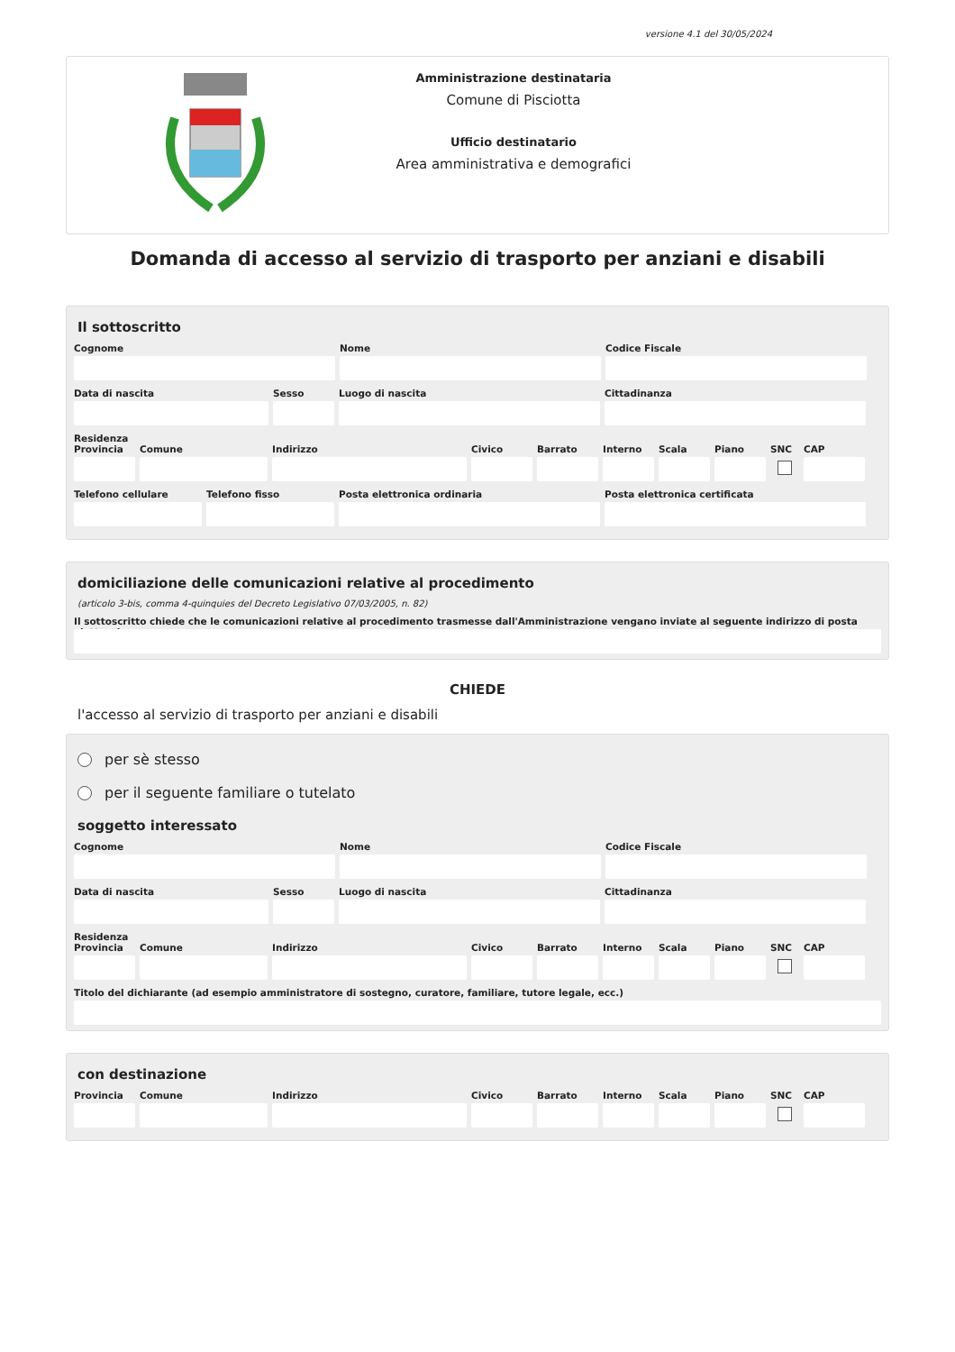versione 4.1 del 30/05/2024
Amministrazione destinataria
Comune di Pisciotta
Ufficio destinatario
Area amministrativa e demografici
Domanda di accesso al servizio di trasporto per anziani e disabili
Il sottoscritto
Cognome Nome Codice Fiscale
Data di nascita Sesso Luogo di nascita Cittadinanza
Residenza
Provincia
Comune Indirizzo Civico Barrato Interno
Scala Piano SNC CAP
Telefono cellulare
Telefono fisso Posta elettronica ordinaria Posta elettronica certificata
domiciliazione delle comunicazioni relative al procedimento
(articolo 3-bis, comma 4-quinquies del Decreto Legislativo 07/03/2005, n. 82)
Il sottoscritto chiede che le comunicazioni relative al procedimento trasmesse dall'Amministrazione vengano inviate al seguente indirizzo di posta elettronica
CHIEDE
l'accesso al servizio di trasporto per anziani e disabili
per sè stesso
per il seguente familiare o tutelato
soggetto interessato
Cognome Nome Codice Fiscale
Data di nascita Sesso Luogo di nascita Cittadinanza
Residenza
Provincia
Comune Indirizzo Civico Barrato Interno
Scala Piano SNC CAP
Titolo del dichiarante (ad esempio amministratore di sostegno, curatore, familiare, tutore legale, ecc.)
con destinazione
Provincia
Comune Indirizzo Civico Barrato Interno
Scala Piano SNC CAP